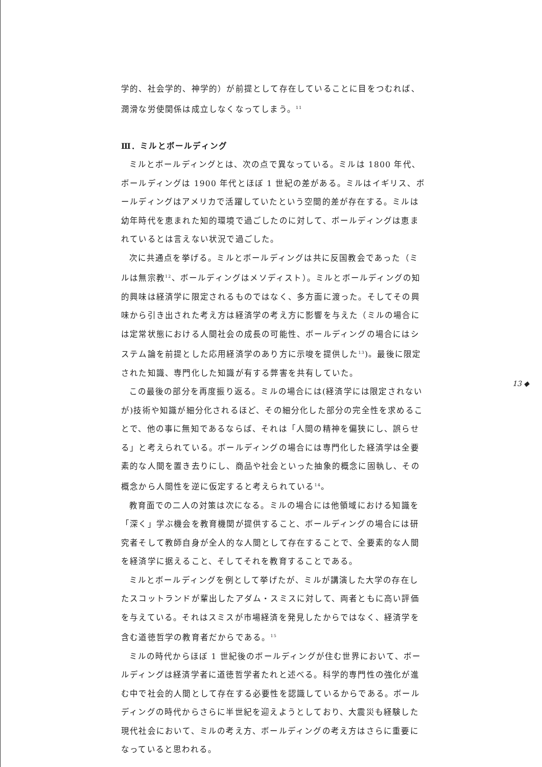学的、社会学的、神学的）が前提として存在していることに目をつむれば、潤滑な労使関係は成立しなくなってしまう。<sup>11</sup>
Ⅲ．ミルとボールディング
ミルとボールディングとは、次の点で異なっている。ミルは 1800 年代、ボールディングは 1900 年代とほぼ 1 世紀の差がある。ミルはイギリス、ボールディングはアメリカで活躍していたという空間的差が存在する。ミルは幼年時代を恵まれた知的環境で過ごしたのに対して、ボールディングは恵まれているとは言えない状況で過ごした。
次に共通点を挙げる。ミルとボールディングは共に反国教会であった（ミルは無宗教<sup>12</sup>、ボールディングはメソディスト）。ミルとボールディングの知的興味は経済学に限定されるものではなく、多方面に渡った。そしてその興味から引き出された考え方は経済学の考え方に影響を与えた（ミルの場合には定常状態における人間社会の成長の可能性、ボールディングの場合にはシステム論を前提とした応用経済学のあり方に示唆を提供した<sup>13</sup>)。最後に限定された知識、専門化した知識が有する弊害を共有していた。
この最後の部分を再度振り返る。ミルの場合には(経済学には限定されないが)技術や知識が細分化されるほど、その細分化した部分の完全性を求めることで、他の事に無知であるならば、それは「人間の精神を偏狭にし、誤らせる」と考えられている。ボールディングの場合には専門化した経済学は全要素的な人間を置き去りにし、商品や社会といった抽象的概念に固執し、その概念から人間性を逆に仮定すると考えられている<sup>14</sup>。
教育面での二人の対策は次になる。ミルの場合には他領域における知識を「深く」学ぶ機会を教育機関が提供すること、ボールディングの場合には研究者そして教師自身が全人的な人間として存在することで、全要素的な人間を経済学に据えること、そしてそれを教育することである。
ミルとボールディングを例として挙げたが、ミルが講演した大学の存在したスコットランドが輩出したアダム・スミスに対して、両者ともに高い評価を与えている。それはスミスが市場経済を発見したからではなく、経済学を含む道徳哲学の教育者だからである。<sup>15</sup>
ミルの時代からほぼ 1 世紀後のボールディングが住む世界において、ボールディングは経済学者に道徳哲学者たれと述べる。科学的専門性の強化が進む中で社会的人間として存在する必要性を認識しているからである。ボールディングの時代からさらに半世紀を迎えようとしており、大震災も経験した現代社会において、ミルの考え方、ボールディングの考え方はさらに重要になっていると思われる。
13 ◆